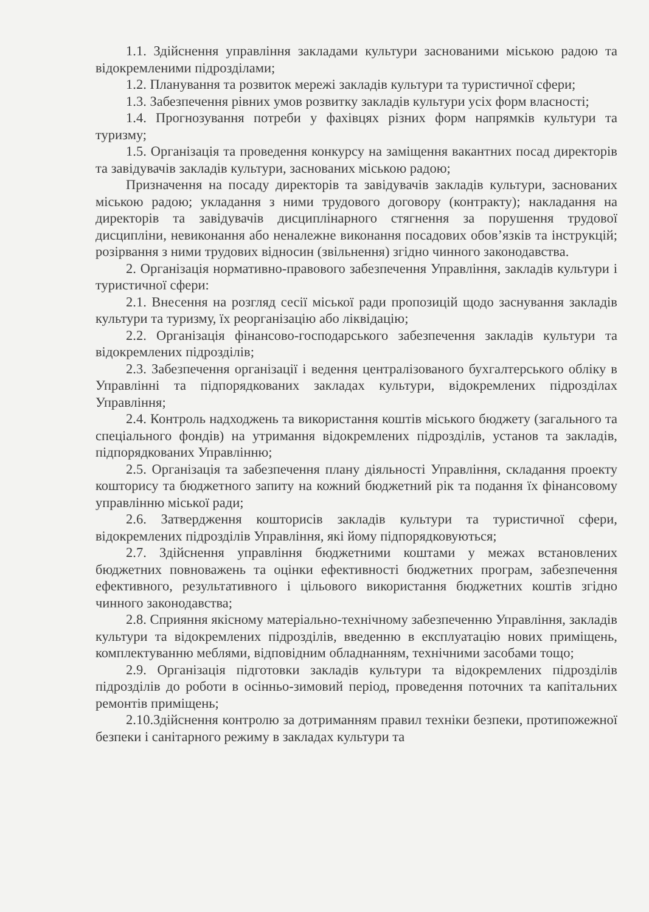1.1. Здійснення управління закладами культури заснованими міською радою та відокремленими підрозділами;
1.2. Планування та розвиток мережі закладів культури та туристичної сфери;
1.3. Забезпечення рівних умов розвитку закладів культури усіх форм власності;
1.4. Прогнозування потреби у фахівцях різних форм напрямків культури та туризму;
1.5. Організація та проведення конкурсу на заміщення вакантних посад директорів та завідувачів закладів культури, заснованих міською радою;
Призначення на посаду директорів та завідувачів закладів культури, заснованих міською радою; укладання з ними трудового договору (контракту); накладання на директорів та завідувачів дисциплінарного стягнення за порушення трудової дисципліни, невиконання або неналежне виконання посадових обов’язків та інструкцій; розірвання з ними трудових відносин (звільнення) згідно чинного законодавства.
2. Організація нормативно-правового забезпечення Управління, закладів культури і туристичної сфери:
2.1. Внесення на розгляд сесії міської ради пропозицій щодо заснування закладів культури та туризму, їх реорганізацію або ліквідацію;
2.2. Організація фінансово-господарського забезпечення закладів культури та відокремлених підрозділів;
2.3. Забезпечення організації і ведення централізованого бухгалтерського обліку в Управлінні та підпорядкованих закладах культури, відокремлених підрозділах Управління;
2.4. Контроль надходжень та використання коштів міського бюджету (загального та спеціального фондів) на утримання відокремлених підрозділів, установ та закладів, підпорядкованих Управлінню;
2.5. Організація та забезпечення плану діяльності Управління, складання проекту кошторису та бюджетного запиту на кожний бюджетний рік та подання їх фінансовому управлінню міської ради;
2.6. Затвердження кошторисів закладів культури та туристичної сфери, відокремлених підрозділів Управління, які йому підпорядковуються;
2.7. Здійснення управління бюджетними коштами у межах встановлених бюджетних повноважень та оцінки ефективності бюджетних програм, забезпечення ефективного, результативного і цільового використання бюджетних коштів згідно чинного законодавства;
2.8. Сприяння якісному матеріально-технічному забезпеченню Управління, закладів культури та відокремлених підрозділів, введенню в експлуатацію нових приміщень, комплектуванню меблями, відповідним обладнанням, технічними засобами тощо;
2.9. Організація підготовки закладів культури та відокремлених підрозділів підрозділів до роботи в осінньо-зимовий період, проведення поточних та капітальних ремонтів приміщень;
2.10.Здійснення контролю за дотриманням правил техніки безпеки, протипожежної безпеки і санітарного режиму в закладах культури та